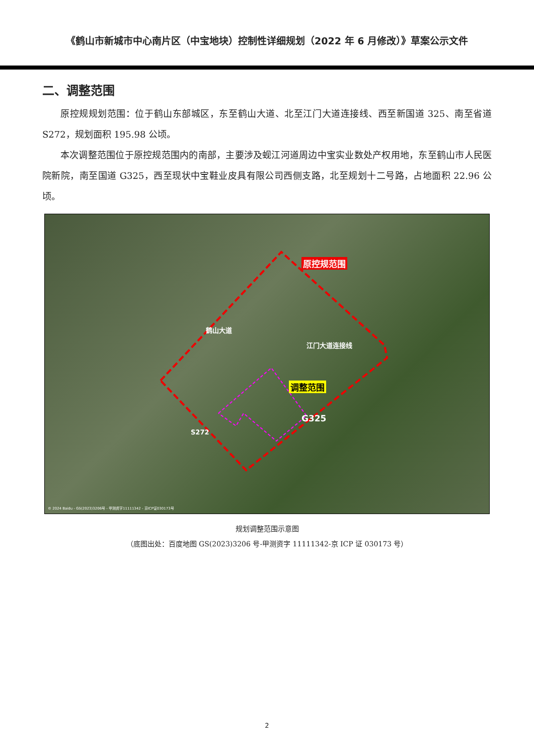《鹤山市新城市中心南片区（中宝地块）控制性详细规划（2022 年 6 月修改）》草案公示文件
二、调整范围
原控规规划范围：位于鹤山东部城区，东至鹤山大道、北至江门大道连接线、西至新国道 325、南至省道 S272，规划面积 195.98 公顷。
本次调整范围位于原控规范围内的南部，主要涉及蚬江河道周边中宝实业数处产权用地，东至鹤山市人民医院新院，南至国道 G325，西至现状中宝鞋业皮具有限公司西侧支路，北至规划十二号路，占地面积 22.96 公顷。
原控规范围
调整范围
江门大道连接线
鹤山大道
G325
S272
© 2024 Baidu - GS(2023)3206号 - 甲测资字11111342 - 京ICP证030173号
规划调整范围示意图
（底图出处：百度地图 GS(2023)3206 号-甲测资字 11111342-京 ICP 证 030173 号）
2